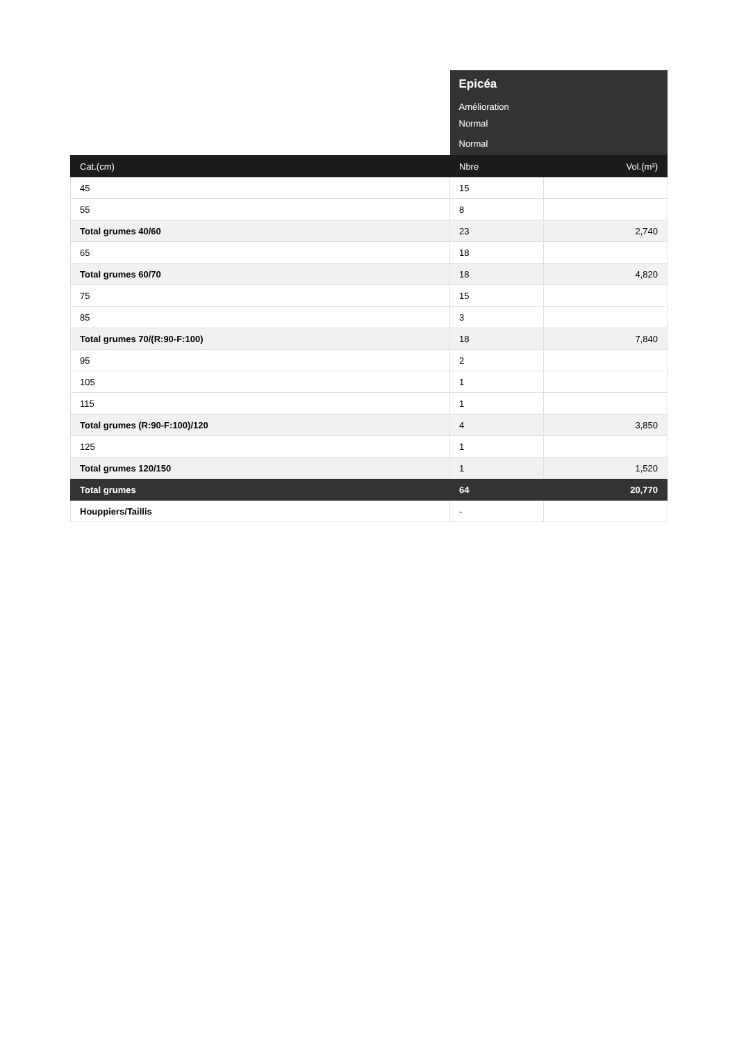| | Epicéa | |
| | Amélioration | |
| | Normal | |
| | Normal | |
| Cat.(cm) | Nbre | Vol.(m³) |
| 45 | 15 | |
| 55 | 8 | |
| Total grumes 40/60 | 23 | 2,740 |
| 65 | 18 | |
| Total grumes 60/70 | 18 | 4,820 |
| 75 | 15 | |
| 85 | 3 | |
| Total grumes 70/(R:90-F:100) | 18 | 7,840 |
| 95 | 2 | |
| 105 | 1 | |
| 115 | 1 | |
| Total grumes (R:90-F:100)/120 | 4 | 3,850 |
| 125 | 1 | |
| Total grumes 120/150 | 1 | 1,520 |
| Total grumes | 64 | 20,770 |
| Houppiers/Taillis | - | |